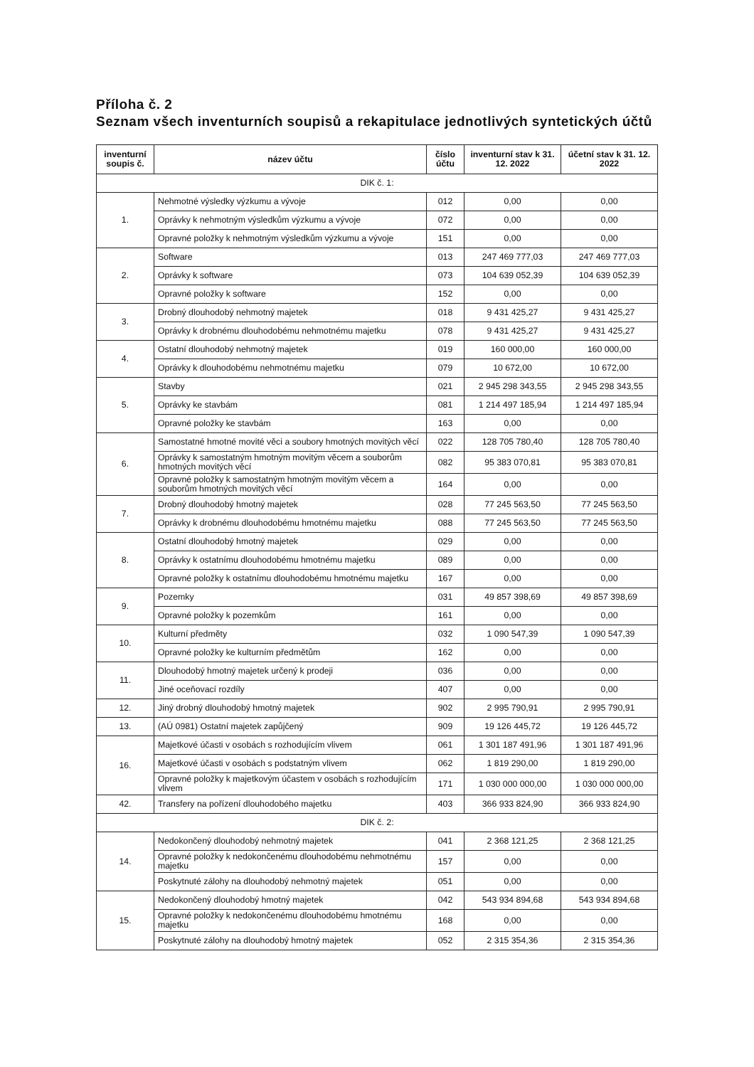Příloha č. 2
Seznam všech inventurních soupisů a rekapitulace jednotlivých syntetických účtů
| inventurní soupis č. | název účtu | číslo účtu | inventurní stav k 31. 12. 2022 | účetní stav k 31. 12. 2022 |
| --- | --- | --- | --- | --- |
| DIK č. 1: | | | | |
| 1. | Nehmotné výsledky výzkumu a vývoje | 012 | 0,00 | 0,00 |
| | Oprávky k nehmotným výsledkům výzkumu a vývoje | 072 | 0,00 | 0,00 |
| | Opravné položky k nehmotným výsledkům výzkumu a vývoje | 151 | 0,00 | 0,00 |
| 2. | Software | 013 | 247 469 777,03 | 247 469 777,03 |
| | Oprávky k software | 073 | 104 639 052,39 | 104 639 052,39 |
| | Opravné položky k software | 152 | 0,00 | 0,00 |
| 3. | Drobný dlouhodobý nehmotný majetek | 018 | 9 431 425,27 | 9 431 425,27 |
| | Oprávky k drobnému dlouhodobému nehmotnému majetku | 078 | 9 431 425,27 | 9 431 425,27 |
| 4. | Ostatní dlouhodobý nehmotný majetek | 019 | 160 000,00 | 160 000,00 |
| | Oprávky k dlouhodobému nehmotnému majetku | 079 | 10 672,00 | 10 672,00 |
| 5. | Stavby | 021 | 2 945 298 343,55 | 2 945 298 343,55 |
| | Oprávky ke stavbám | 081 | 1 214 497 185,94 | 1 214 497 185,94 |
| | Opravné položky ke stavbám | 163 | 0,00 | 0,00 |
| 6. | Samostatné hmotné movité věci a soubory hmotných movitých věcí | 022 | 128 705 780,40 | 128 705 780,40 |
| | Oprávky k samostatným hmotným movitým věcem a souborům hmotných movitých věcí | 082 | 95 383 070,81 | 95 383 070,81 |
| | Opravné položky k samostatným hmotným movitým věcem a souborům hmotných movitých věcí | 164 | 0,00 | 0,00 |
| 7. | Drobný dlouhodobý hmotný majetek | 028 | 77 245 563,50 | 77 245 563,50 |
| | Oprávky k drobnému dlouhodobému hmotnému majetku | 088 | 77 245 563,50 | 77 245 563,50 |
| 8. | Ostatní dlouhodobý hmotný majetek | 029 | 0,00 | 0,00 |
| | Oprávky k ostatnímu dlouhodobému hmotnému majetku | 089 | 0,00 | 0,00 |
| | Opravné položky k ostatnímu dlouhodobému hmotnému majetku | 167 | 0,00 | 0,00 |
| 9. | Pozemky | 031 | 49 857 398,69 | 49 857 398,69 |
| | Opravné položky k pozemkům | 161 | 0,00 | 0,00 |
| 10. | Kulturní předměty | 032 | 1 090 547,39 | 1 090 547,39 |
| | Opravné položky ke kulturním předmětům | 162 | 0,00 | 0,00 |
| 11. | Dlouhodobý hmotný majetek určený k prodeji | 036 | 0,00 | 0,00 |
| | Jiné oceňovací rozdíly | 407 | 0,00 | 0,00 |
| 12. | Jiný drobný dlouhodobý hmotný majetek | 902 | 2 995 790,91 | 2 995 790,91 |
| 13. | (AÚ 0981) Ostatní majetek zapůjčený | 909 | 19 126 445,72 | 19 126 445,72 |
| 16. | Majetkové účasti v osobách s rozhodujícím vlivem | 061 | 1 301 187 491,96 | 1 301 187 491,96 |
| | Majetkové účasti v osobách s podstatným vlivem | 062 | 1 819 290,00 | 1 819 290,00 |
| | Opravné položky k majetkovým účastem v osobách s rozhodujícím vlivem | 171 | 1 030 000 000,00 | 1 030 000 000,00 |
| 42. | Transfery na pořízení dlouhodobého majetku | 403 | 366 933 824,90 | 366 933 824,90 |
| DIK č. 2: | | | | |
| 14. | Nedokončený dlouhodobý nehmotný majetek | 041 | 2 368 121,25 | 2 368 121,25 |
| | Opravné položky k nedokončenému dlouhodobému nehmotnému majetku | 157 | 0,00 | 0,00 |
| | Poskytnuté zálohy na dlouhodobý nehmotný majetek | 051 | 0,00 | 0,00 |
| 15. | Nedokončený dlouhodobý hmotný majetek | 042 | 543 934 894,68 | 543 934 894,68 |
| | Opravné položky k nedokončenému dlouhodobému hmotnému majetku | 168 | 0,00 | 0,00 |
| | Poskytnuté zálohy na dlouhodobý hmotný majetek | 052 | 2 315 354,36 | 2 315 354,36 |